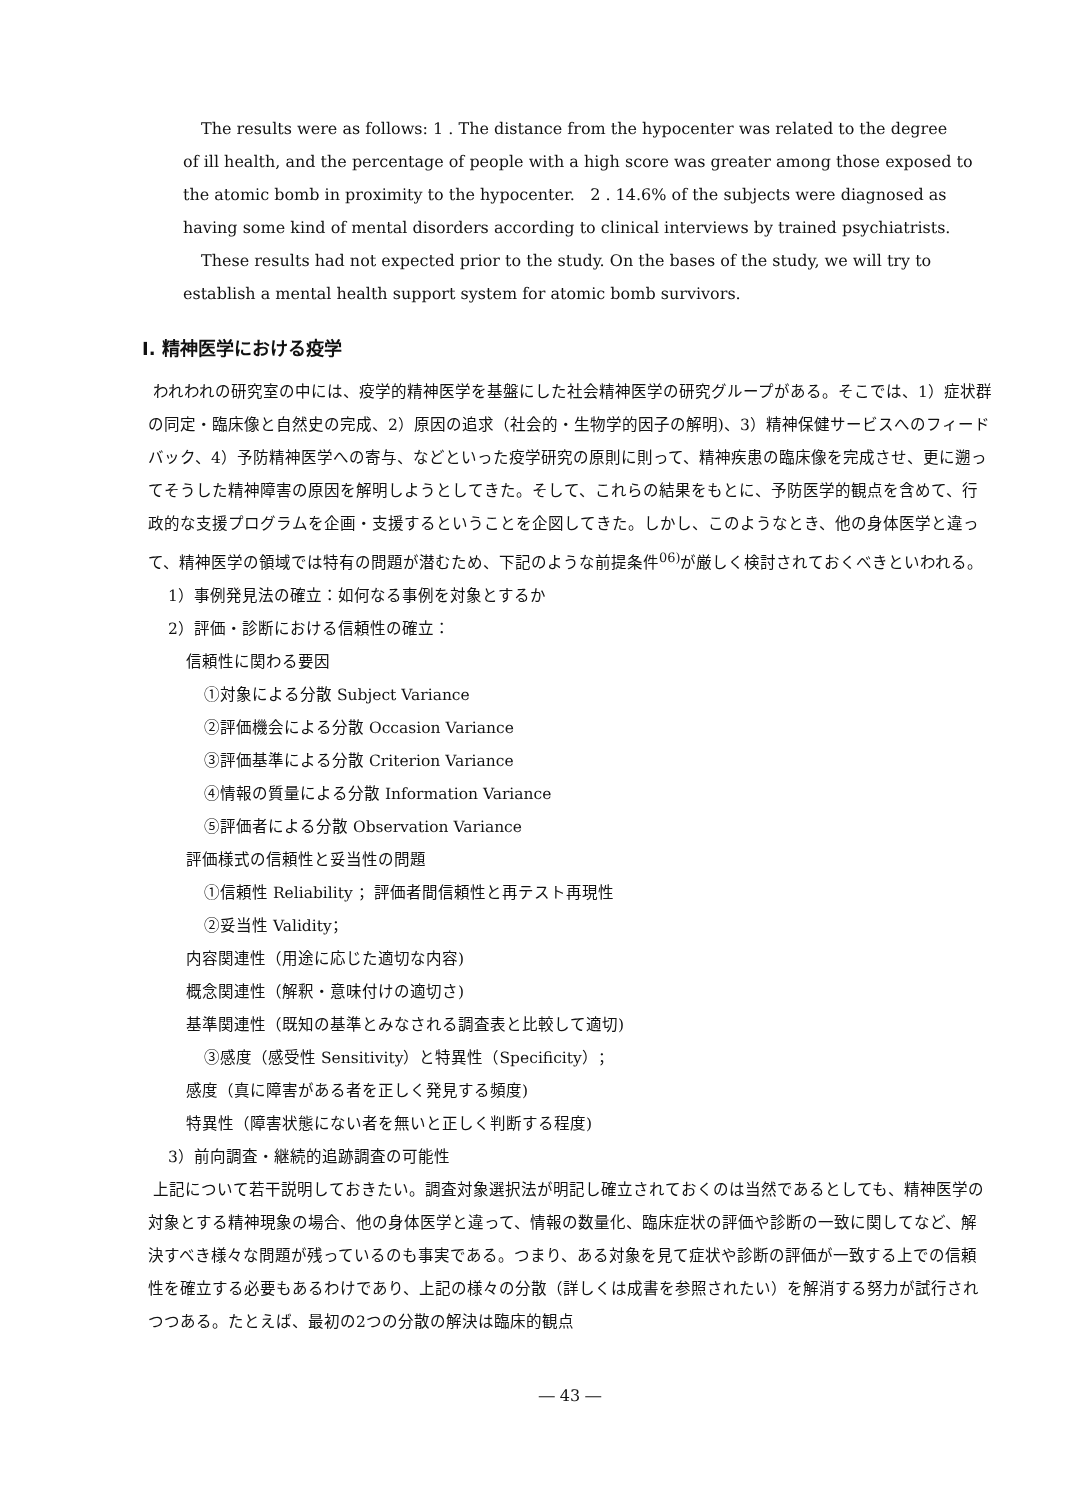The results were as follows: 1 . The distance from the hypocenter was related to the degree
of ill health, and the percentage of people with a high score was greater among those exposed to the atomic bomb in proximity to the hypocenter. 2 . 14.6% of the subjects were diagnosed as having some kind of mental disorders according to clinical interviews by trained psychiatrists.
These results had not expected prior to the study. On the bases of the study, we will try to establish a mental health support system for atomic bomb survivors.
Ⅰ. 精神医学における疫学
われわれの研究室の中には、疫学的精神医学を基盤にした社会精神医学の研究グループがある。そこでは、1）症状群の同定・臨床像と自然史の完成、2）原因の追求（社会的・生物学的因子の解明)、3）精神保健サービスへのフィードバック、4）予防精神医学への寄与、などといった疫学研究の原則に則って、精神疾患の臨床像を完成させ、更に遡ってそうした精神障害の原因を解明しようとしてきた。そして、これらの結果をもとに、予防医学的観点を含めて、行政的な支援プログラムを企画・支援するということを企図してきた。しかし、このようなとき、他の身体医学と違って、精神医学の領域では特有の問題が潜むため、下記のような前提条件<sup>06)</sup>が厳しく検討されておくべきといわれる。
1）事例発見法の確立：如何なる事例を対象とするか
2）評価・診断における信頼性の確立：
信頼性に関わる要因
①対象による分散 Subject Variance
②評価機会による分散 Occasion Variance
③評価基準による分散 Criterion Variance
④情報の質量による分散 Information Variance
⑤評価者による分散 Observation Variance
評価様式の信頼性と妥当性の問題
①信頼性 Reliability ；評価者間信頼性と再テスト再現性
②妥当性 Validity；
内容関連性（用途に応じた適切な内容)
概念関連性（解釈・意味付けの適切さ)
基準関連性（既知の基準とみなされる調査表と比較して適切)
③感度（感受性 Sensitivity）と特異性（Specificity）；
感度（真に障害がある者を正しく発見する頻度)
特異性（障害状態にない者を無いと正しく判断する程度)
3）前向調査・継続的追跡調査の可能性
上記について若干説明しておきたい。調査対象選択法が明記し確立されておくのは当然であるとしても、精神医学の対象とする精神現象の場合、他の身体医学と違って、情報の数量化、臨床症状の評価や診断の一致に関してなど、解決すべき様々な問題が残っているのも事実である。つまり、ある対象を見て症状や診断の評価が一致する上での信頼性を確立する必要もあるわけであり、上記の様々の分散（詳しくは成書を参照されたい）を解消する努力が試行されつつある。たとえば、最初の2つの分散の解決は臨床的観点
― 43 ―